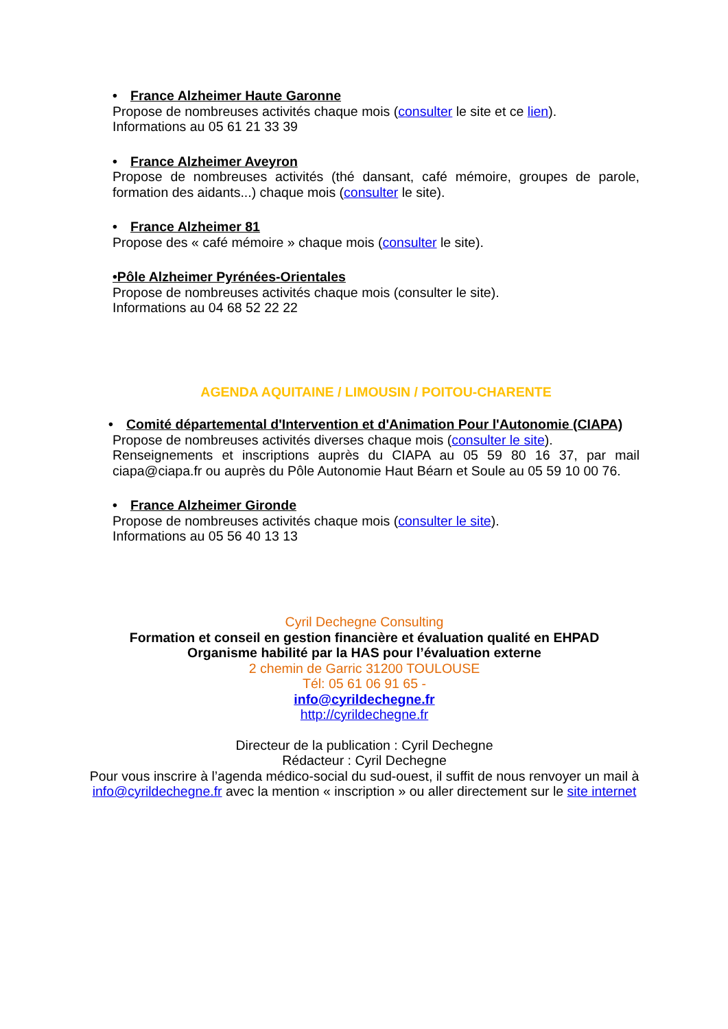• France Alzheimer Haute Garonne
Propose de nombreuses activités chaque mois (consulter le site et ce lien).
Informations au 05 61 21 33 39
• France Alzheimer Aveyron
Propose de nombreuses activités (thé dansant, café mémoire, groupes de parole, formation des aidants...) chaque mois (consulter le site).
• France Alzheimer 81
Propose des « café mémoire » chaque mois (consulter le site).
•Pôle Alzheimer Pyrénées-Orientales
Propose de nombreuses activités chaque mois (consulter le site).
Informations au 04 68 52 22 22
AGENDA AQUITAINE / LIMOUSIN / POITOU-CHARENTE
• Comité départemental d'Intervention et d'Animation Pour l'Autonomie (CIAPA)
Propose de nombreuses activités diverses chaque mois (consulter le site).
Renseignements et inscriptions auprès du CIAPA au 05 59 80 16 37, par mail ciapa@ciapa.fr ou auprès du Pôle Autonomie Haut Béarn et Soule au 05 59 10 00 76.
• France Alzheimer Gironde
Propose de nombreuses activités chaque mois (consulter le site).
Informations au 05 56 40 13 13
Cyril Dechegne Consulting
Formation et conseil en gestion financière et évaluation qualité en EHPAD
Organisme habilité par la HAS pour l’évaluation externe
2 chemin de Garric 31200 TOULOUSE
Tél: 05 61 06 91 65 -
info@cyrildechegne.fr
http://cyrildechegne.fr
Directeur de la publication : Cyril Dechegne
Rédacteur : Cyril Dechegne
Pour vous inscrire à l’agenda médico-social du sud-ouest, il suffit de nous renvoyer un mail à info@cyrildechegne.fr avec la mention « inscription » ou aller directement sur le site internet